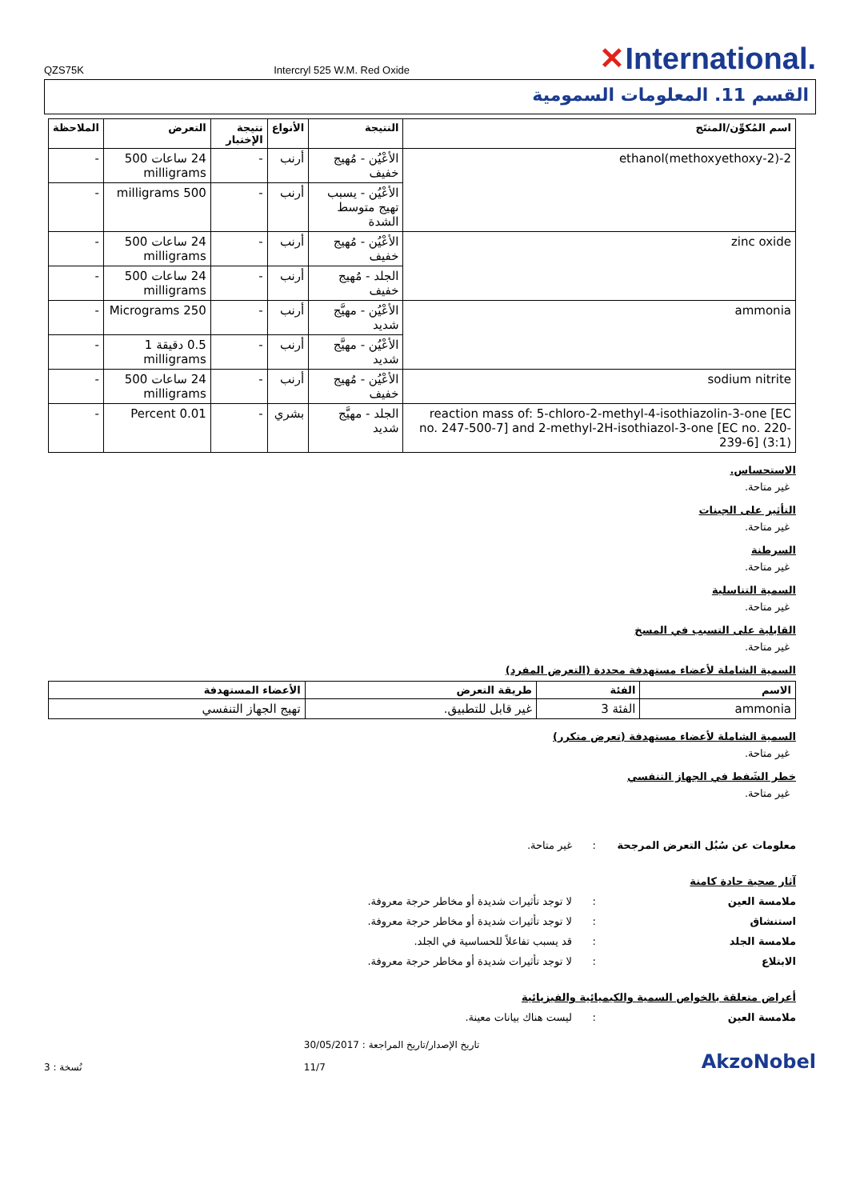QZS75K
Intercryl 525 W.M. Red Oxide
✕International.
القسم 11. المعلومات السمومية
| اسم المُكوِّن/المنتَج | النتيجة | الأنواع | نتيجة الإختبار | التعرض | الملاحظة |
| --- | --- | --- | --- | --- | --- |
| 2-(2-methoxyethoxy)ethanol | الأعْيُن - مُهيج خفيف | أرنب | - | 24 ساعات 500 milligrams | - |
| | الأعْيُن - يسبب تهيج متوسط الشدة | أرنب | - | 500 milligrams | - |
| zinc oxide | الأعْيُن - مُهيج خفيف | أرنب | - | 24 ساعات 500 milligrams | - |
| | الجلد - مُهيج خفيف | أرنب | - | 24 ساعات 500 milligrams | - |
| ammonia | الأعْيُن - مهيَّج شديد | أرنب | - | 250 Micrograms | - |
| | الأعْيُن - مهيَّج شديد | أرنب | - | 0.5 دقيقة 1 milligrams | - |
| sodium nitrite | الأعْيُن - مُهيج خفيف | أرنب | - | 24 ساعات 500 milligrams | - |
| reaction mass of: 5-chloro-2-methyl-4-isothiazolin-3-one [EC no. 247-500-7] and 2-methyl-2H-isothiazol-3-one [EC no. 220-239-6] (3:1) | الجلد - مهيَّج شديد | بشري | - | 0.01 Percent | - |
الاستحساس.
غير متاحة.
التأثير على الجينات
غير متاحة.
السرطنة
غير متاحة.
السمية التناسلية
غير متاحة.
القابلية على التسبب في المسخ
غير متاحة.
السمية الشاملة لأعضاء مستهدفة محددة (التعرض المفرد)
| الاسم | الفئة | طريقة التعرض | الأعضاء المستهدفة |
| --- | --- | --- | --- |
| ammonia | الفئة 3 | غير قابل للتطبيق. | تهيج الجهاز التنفسي |
السمية الشاملة لأعضاء مستهدفة (تعرض متكرر)
غير متاحة.
خطر الشَفط في الجهاز التنفسي
غير متاحة.
معلومات عن سُبُل التعرض المرجحة: غير متاحة.
آثار صحية حادة كامنة
ملامسة العين: لا توجد تأثيرات شديدة أو مخاطر حرجة معروفة.
استنشاق: لا توجد تأثيرات شديدة أو مخاطر حرجة معروفة.
ملامسة الجلد: قد يسبب تفاعلاً للحساسية في الجلد.
الابتلاع: لا توجد تأثيرات شديدة أو مخاطر حرجة معروفة.
أعراض متعلقة بالخواص السمية والكيميائية والفيزيائية
ملامسة العين: ليست هناك بيانات معينة.
نُسخة : 3
تاريخ الإصدار/تاريخ المراجعة : 30/05/2017
11/7
AkzoNobel